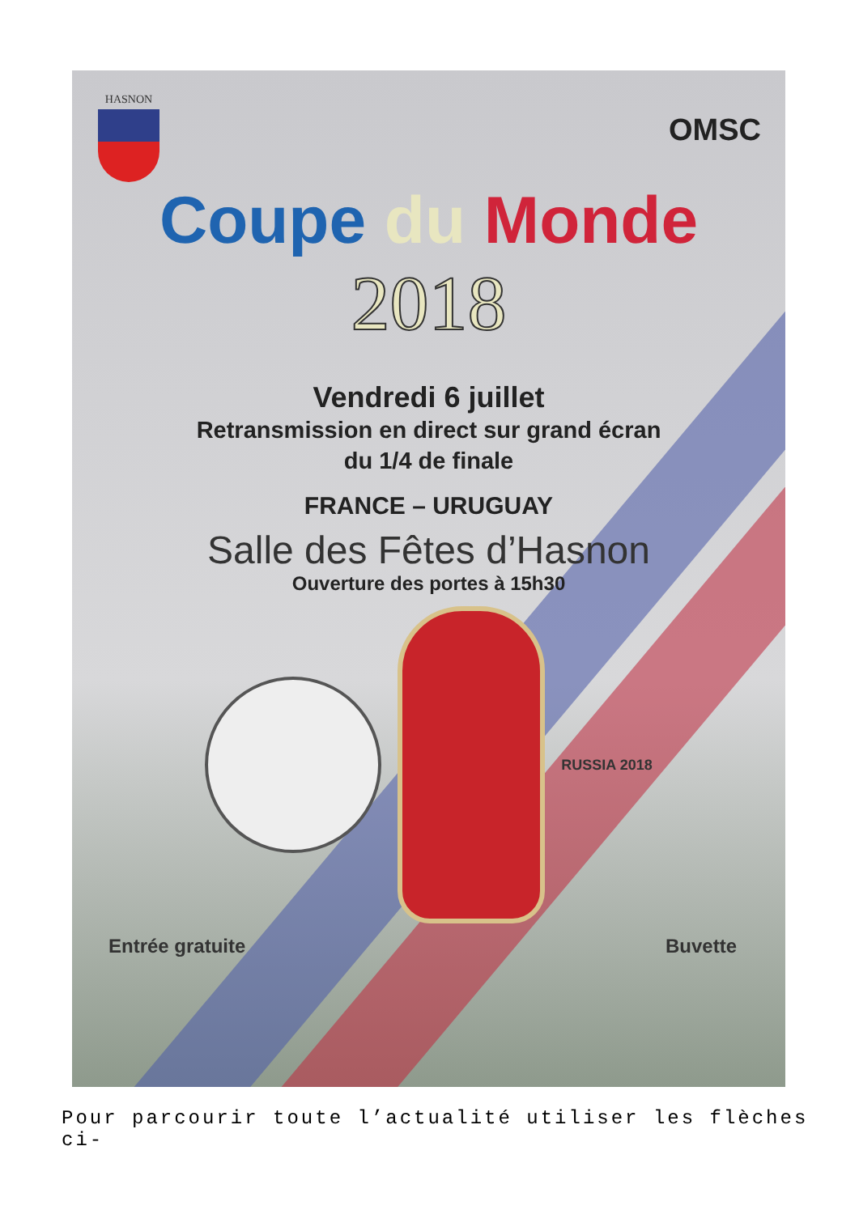HASNON
OMSC
Coupe du Monde
2018
Vendredi 6 juillet
Retransmission en direct sur grand écran
du 1/4 de finale
FRANCE – URUGUAY
Salle des Fêtes d’Hasnon
Ouverture des portes à 15h30
RUSSIA 2018
Entrée gratuite Buvette
Pour parcourir toute l’actualité utiliser les flèches ci-